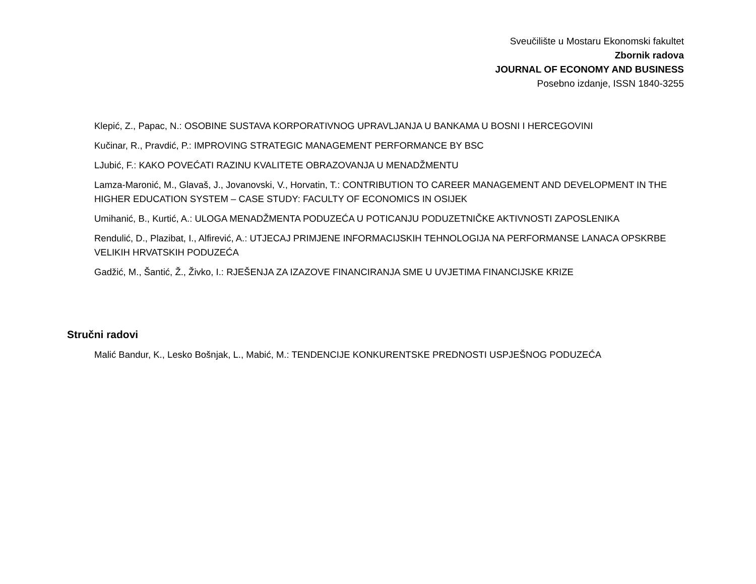Sveučilište u Mostaru Ekonomski fakultet
Zbornik radova
JOURNAL OF ECONOMY AND BUSINESS
Posebno izdanje, ISSN 1840-3255
Klepić, Z., Papac, N.: OSOBINE SUSTAVA KORPORATIVNOG UPRAVLJANJA U BANKAMA U BOSNI I HERCEGOVINI
Kučinar, R., Pravdić, P.: IMPROVING STRATEGIC MANAGEMENT PERFORMANCE BY BSC
LJubić, F.: KAKO POVEĆATI RAZINU KVALITETE OBRAZOVANJA U MENADŽMENTU
Lamza-Maronić, M., Glavaš, J., Jovanovski, V., Horvatin, T.: CONTRIBUTION TO CAREER MANAGEMENT AND DEVELOPMENT IN THE HIGHER EDUCATION SYSTEM – CASE STUDY: FACULTY OF ECONOMICS IN OSIJEK
Umihanić, B., Kurtić, A.: ULOGA MENADŽMENTA PODUZEĆA U POTICANJU PODUZETNIČKE AKTIVNOSTI ZAPOSLENIKA
Rendulić, D., Plazibat, I., Alfirević, A.: UTJECAJ PRIMJENE INFORMACIJSKIH TEHNOLOGIJA NA PERFORMANSE LANACA OPSKRBE VELIKIH HRVATSKIH PODUZEĆA
Gadžić, M., Šantić, Ž., Živko, I.: RJEŠENJA ZA IZAZOVE FINANCIRANJA SME U UVJETIMA FINANCIJSKE KRIZE
Stručni radovi
Malić Bandur, K., Lesko Bošnjak, L., Mabić, M.: TENDENCIJE KONKURENTSKE PREDNOSTI USPJEŠNOG PODUZEĆA